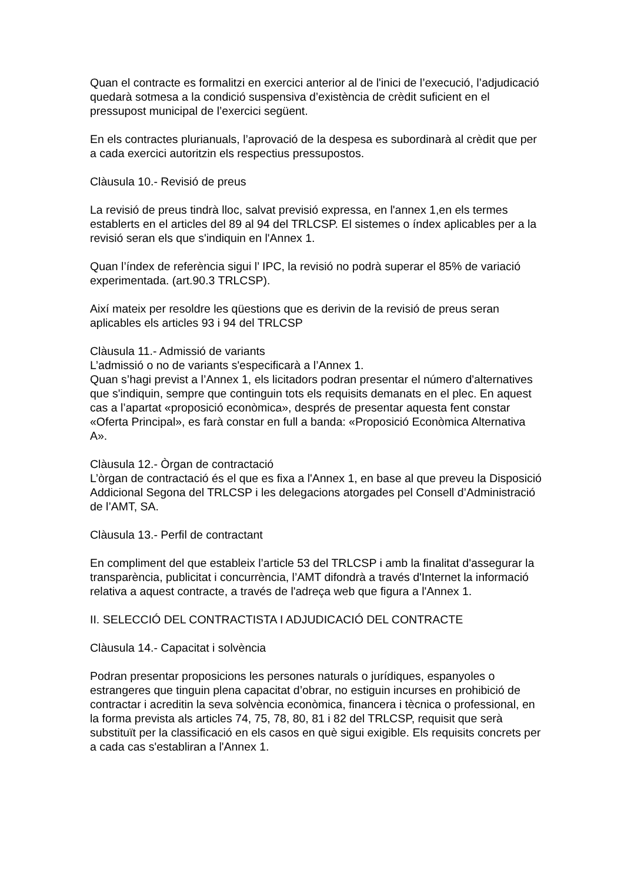Quan el contracte es formalitzi en exercici anterior al de l'inici de l’execució, l’adjudicació quedarà sotmesa a la condició suspensiva d’existència de crèdit suficient en el pressupost municipal de l’exercici següent.
En els contractes plurianuals, l’aprovació de la despesa es subordinarà al crèdit que per a cada exercici autoritzin els respectius pressupostos.
Clàusula 10.- Revisió de preus
La revisió de preus tindrà lloc, salvat previsió expressa, en l'annex 1,en els termes establerts en el articles del 89 al 94 del TRLCSP. El sistemes o índex aplicables per a la revisió seran els que s'indiquin en l'Annex 1.
Quan l’índex de referència sigui l’ IPC, la revisió no podrà superar el 85% de variació experimentada. (art.90.3 TRLCSP).
Així mateix per resoldre les qüestions que es derivin de la revisió de preus seran aplicables els articles 93 i 94 del TRLCSP
Clàusula 11.- Admissió de variants
L’admissió o no de variants s'especificarà a l’Annex 1.
Quan s’hagi previst a l’Annex 1, els licitadors podran presentar el número d'alternatives que s'indiquin, sempre que continguin tots els requisits demanats en el plec. En aquest cas a l’apartat «proposició econòmica», després de presentar aquesta fent constar «Oferta Principal», es farà constar en full a banda: «Proposició Econòmica Alternativa A».
Clàusula 12.- Òrgan de contractació
L’òrgan de contractació és el que es fixa a l'Annex 1, en base al que preveu la Disposició Addicional Segona del TRLCSP i les delegacions atorgades pel Consell d’Administració de l’AMT, SA.
Clàusula 13.- Perfil de contractant
En compliment del que estableix l’article 53 del TRLCSP i amb la finalitat d'assegurar la transparència, publicitat i concurrència, l’AMT difondrà a través d'Internet la informació relativa a aquest contracte, a través de l'adreça web que figura a l'Annex 1.
II. SELECCIÓ DEL CONTRACTISTA I ADJUDICACIÓ DEL CONTRACTE
Clàusula 14.- Capacitat i solvència
Podran presentar proposicions les persones naturals o jurídiques, espanyoles o estrangeres que tinguin plena capacitat d’obrar, no estiguin incurses en prohibició de contractar i acreditin la seva solvència econòmica, financera i tècnica o professional, en la forma prevista als articles 74, 75, 78, 80, 81 i 82 del TRLCSP, requisit que serà substituït per la classificació en els casos en què sigui exigible. Els requisits concrets per a cada cas s'establiran a l'Annex 1.